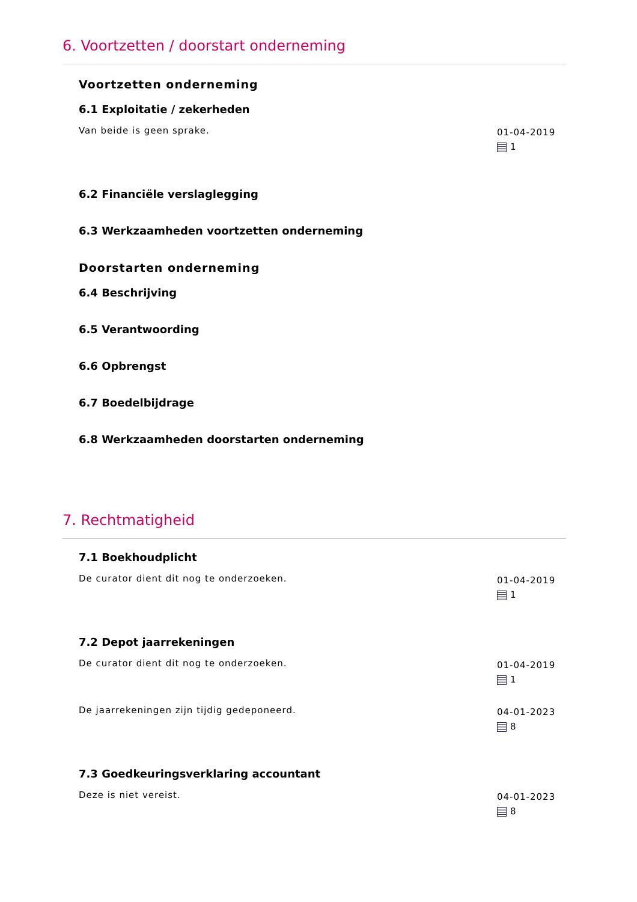6. Voortzetten / doorstart onderneming
Voortzetten onderneming
6.1 Exploitatie / zekerheden
Van beide is geen sprake.
01-04-2019
1
6.2 Financiële verslaglegging
6.3 Werkzaamheden voortzetten onderneming
Doorstarten onderneming
6.4 Beschrijving
6.5 Verantwoording
6.6 Opbrengst
6.7 Boedelbijdrage
6.8 Werkzaamheden doorstarten onderneming
7. Rechtmatigheid
7.1 Boekhoudplicht
De curator dient dit nog te onderzoeken.
01-04-2019
1
7.2 Depot jaarrekeningen
De curator dient dit nog te onderzoeken.
01-04-2019
1
De jaarrekeningen zijn tijdig gedeponeerd.
04-01-2023
8
7.3 Goedkeuringsverklaring accountant
Deze is niet vereist.
04-01-2023
8